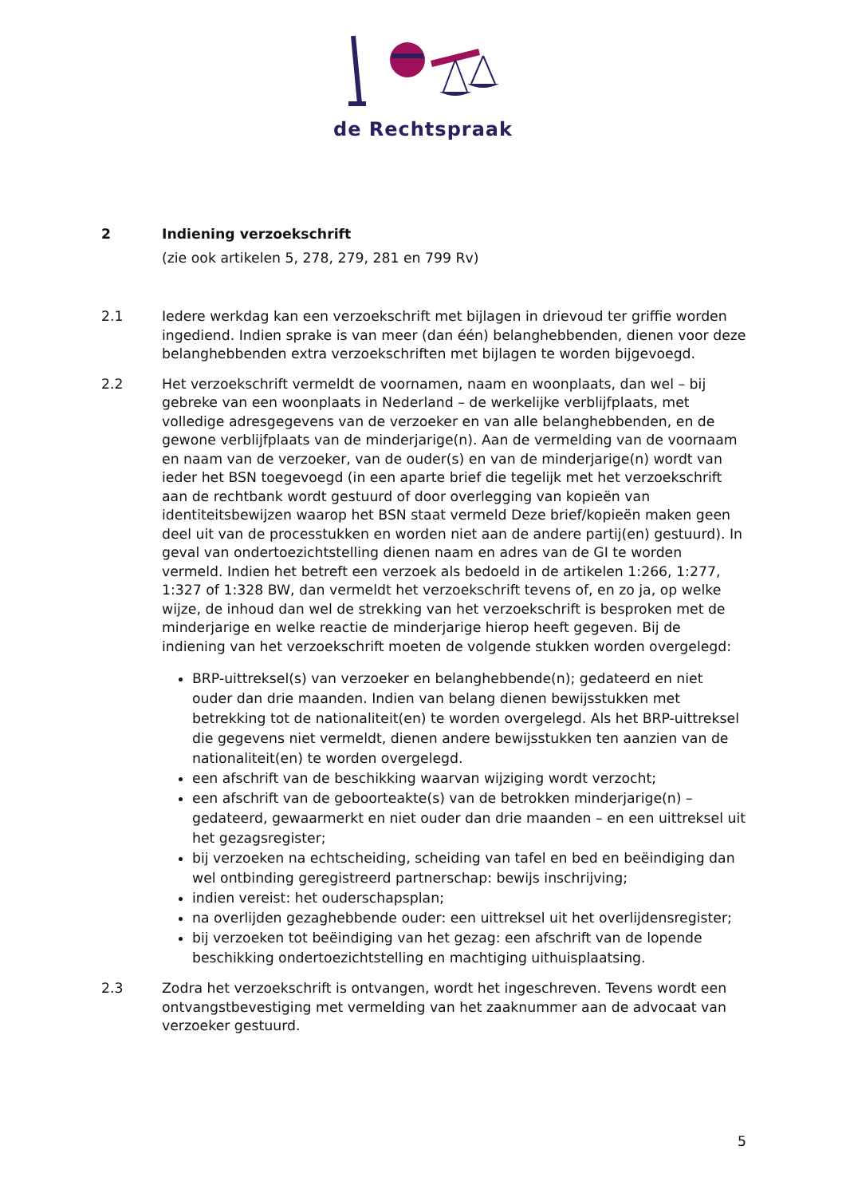de Rechtspraak
2 Indiening verzoekschrift
(zie ook artikelen 5, 278, 279, 281 en 799 Rv)
2.1 Iedere werkdag kan een verzoekschrift met bijlagen in drievoud ter griffie worden ingediend. Indien sprake is van meer (dan één) belanghebbenden, dienen voor deze belanghebbenden extra verzoekschriften met bijlagen te worden bijgevoegd.
2.2 Het verzoekschrift vermeldt de voornamen, naam en woonplaats, dan wel – bij gebreke van een woonplaats in Nederland – de werkelijke verblijfplaats, met volledige adresgegevens van de verzoeker en van alle belanghebbenden, en de gewone verblijfplaats van de minderjarige(n). Aan de vermelding van de voornaam en naam van de verzoeker, van de ouder(s) en van de minderjarige(n) wordt van ieder het BSN toegevoegd (in een aparte brief die tegelijk met het verzoekschrift aan de rechtbank wordt gestuurd of door overlegging van kopieën van identiteitsbewijzen waarop het BSN staat vermeld Deze brief/kopieën maken geen deel uit van de processtukken en worden niet aan de andere partij(en) gestuurd). In geval van ondertoezichtstelling dienen naam en adres van de GI te worden vermeld. Indien het betreft een verzoek als bedoeld in de artikelen 1:266, 1:277, 1:327 of 1:328 BW, dan vermeldt het verzoekschrift tevens of, en zo ja, op welke wijze, de inhoud dan wel de strekking van het verzoekschrift is besproken met de minderjarige en welke reactie de minderjarige hierop heeft gegeven. Bij de indiening van het verzoekschrift moeten de volgende stukken worden overgelegd:
BRP-uittreksel(s) van verzoeker en belanghebbende(n); gedateerd en niet ouder dan drie maanden. Indien van belang dienen bewijsstukken met betrekking tot de nationaliteit(en) te worden overgelegd. Als het BRP-uittreksel die gegevens niet vermeldt, dienen andere bewijsstukken ten aanzien van de nationaliteit(en) te worden overgelegd.
een afschrift van de beschikking waarvan wijziging wordt verzocht;
een afschrift van de geboorteakte(s) van de betrokken minderjarige(n) – gedateerd, gewaarmerkt en niet ouder dan drie maanden – en een uittreksel uit het gezagsregister;
bij verzoeken na echtscheiding, scheiding van tafel en bed en beëindiging dan wel ontbinding geregistreerd partnerschap: bewijs inschrijving;
indien vereist: het ouderschapsplan;
na overlijden gezaghebbende ouder: een uittreksel uit het overlijdensregister;
bij verzoeken tot beëindiging van het gezag: een afschrift van de lopende beschikking ondertoezichtstelling en machtiging uithuisplaatsing.
2.3 Zodra het verzoekschrift is ontvangen, wordt het ingeschreven. Tevens wordt een ontvangstbevestiging met vermelding van het zaaknummer aan de advocaat van verzoeker gestuurd.
5